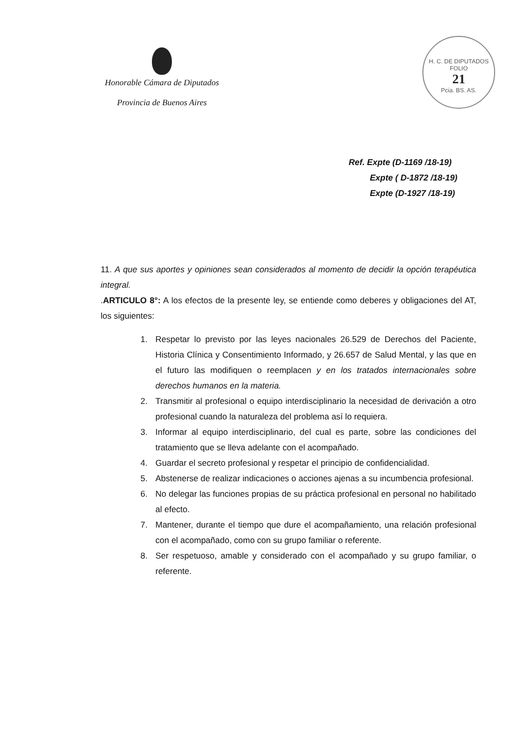Honorable Cámara de Diputados
Provincia de Buenos Aires
H. C. DE DIPUTADOS
FOLIO
21
Pcia. BS. AS.
Ref. Expte (D-1169 /18-19)
Expte ( D-1872 /18-19)
Expte (D-1927 /18-19)
11. A que sus aportes y opiniones sean considerados al momento de decidir la opción terapéutica integral.
.ARTICULO 8°: A los efectos de la presente ley, se entiende como deberes y obligaciones del AT, los siguientes:
1. Respetar lo previsto por las leyes nacionales 26.529 de Derechos del Paciente, Historia Clínica y Consentimiento Informado, y 26.657 de Salud Mental, y las que en el futuro las modifiquen o reemplacen y en los tratados internacionales sobre derechos humanos en la materia.
2. Transmitir al profesional o equipo interdisciplinario la necesidad de derivación a otro profesional cuando la naturaleza del problema así lo requiera.
3. Informar al equipo interdisciplinario, del cual es parte, sobre las condiciones del tratamiento que se lleva adelante con el acompañado.
4. Guardar el secreto profesional y respetar el principio de confidencialidad.
5. Abstenerse de realizar indicaciones o acciones ajenas a su incumbencia profesional.
6. No delegar las funciones propias de su práctica profesional en personal no habilitado al efecto.
7. Mantener, durante el tiempo que dure el acompañamiento, una relación profesional con el acompañado, como con su grupo familiar o referente.
8. Ser respetuoso, amable y considerado con el acompañado y su grupo familiar, o referente.